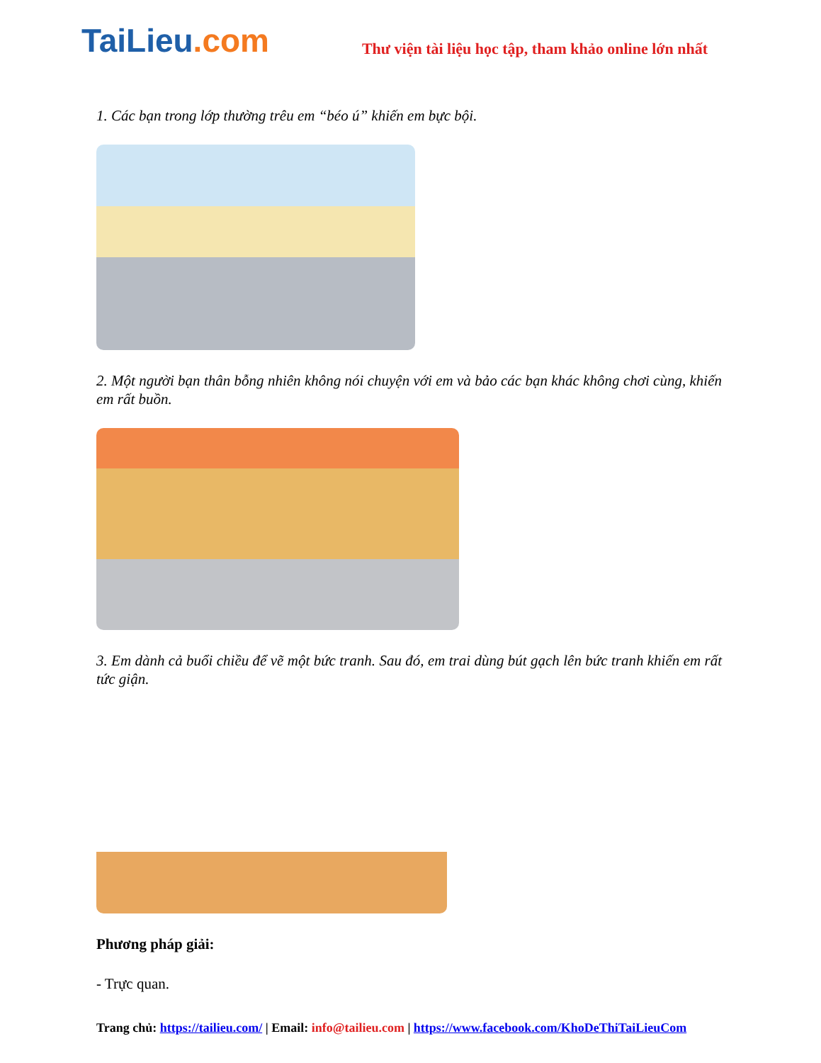TaiLieu.com
Thư viện tài liệu học tập, tham khảo online lớn nhất
1. Các bạn trong lớp thường trêu em “béo ú” khiến em bực bội.
2. Một người bạn thân bỗng nhiên không nói chuyện với em và bảo các bạn khác không chơi cùng, khiến em rất buồn.
3. Em dành cả buổi chiều để vẽ một bức tranh. Sau đó, em trai dùng bút gạch lên bức tranh khiến em rất tức giận.
Phương pháp giải:
- Trực quan.
Trang chủ: https://tailieu.com/ | Email: info@tailieu.com | https://www.facebook.com/KhoDeThiTaiLieuCom